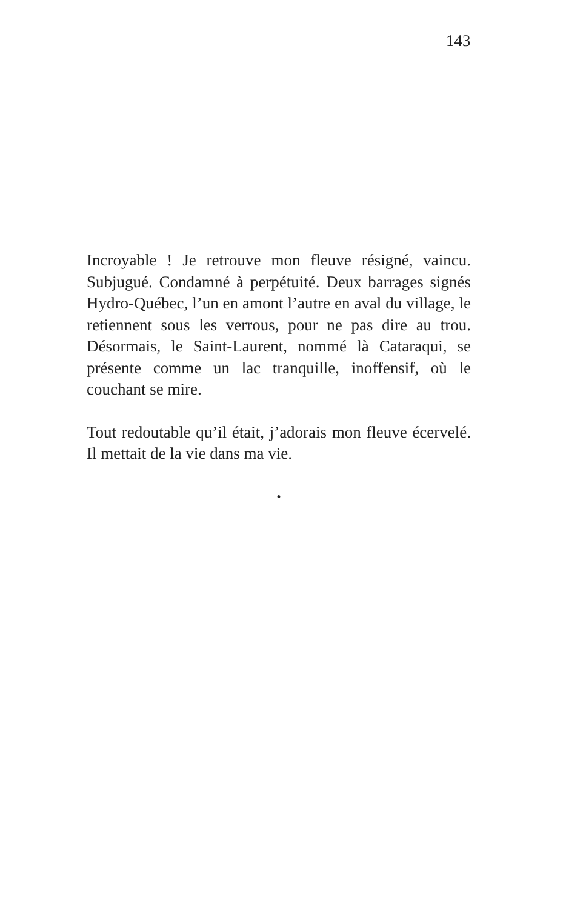143
Incroyable ! Je retrouve mon fleuve résigné, vaincu. Subjugué. Condamné à perpétuité. Deux barrages signés Hydro-Québec, l’un en amont l’autre en aval du village, le retiennent sous les verrous, pour ne pas dire au trou. Désormais, le Saint-Laurent, nommé là Cataraqui, se présente comme un lac tranquille, inoffensif, où le couchant se mire.
Tout redoutable qu’il était, j’adorais mon fleuve écervelé. Il mettait de la vie dans ma vie.
•